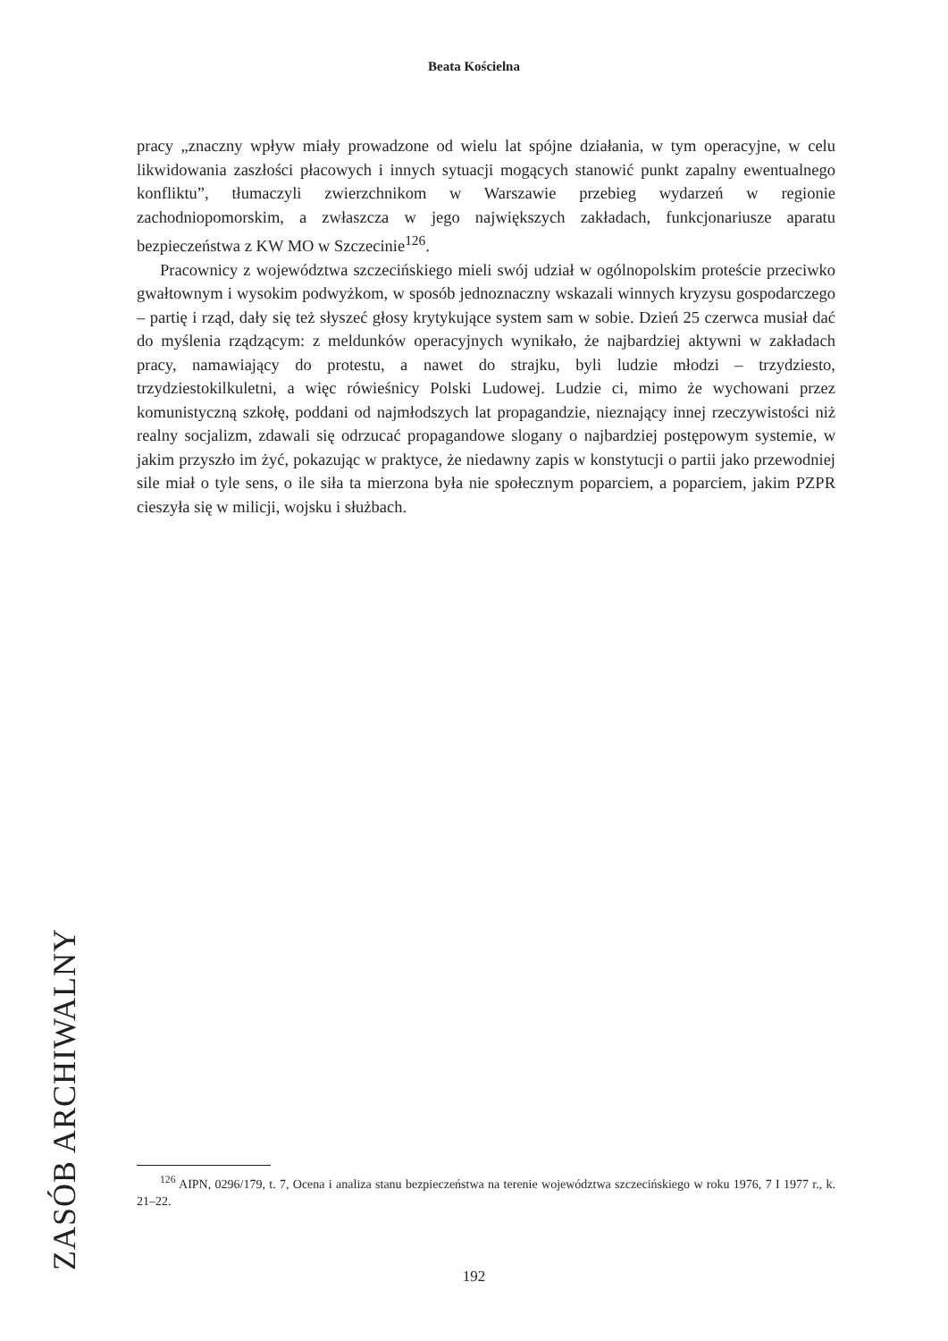Beata Kościelna
pracy „znaczny wpływ miały prowadzone od wielu lat spójne działania, w tym operacyjne, w celu likwidowania zaszłości płacowych i innych sytuacji mogących stanowić punkt zapalny ewentualnego konfliktu”, tłumaczyli zwierzchnikom w Warszawie przebieg wydarzeń w regionie zachodniopomorskim, a zwłaszcza w jego największych zakładach, funkcjonariusze aparatu bezpieczeństwa z KW MO w Szczecinie<sup>126</sup>.
Pracownicy z województwa szczecińskiego mieli swój udział w ogólnopolskim proteście przeciwko gwałtownym i wysokim podwyżkom, w sposób jednoznaczny wskazali winnych kryzysu gospodarczego – partię i rząd, dały się też słyszeć głosy krytykujące system sam w sobie. Dzień 25 czerwca musiał dać do myślenia rządzącym: z meldunków operacyjnych wynikało, że najbardziej aktywni w zakładach pracy, namawiający do protestu, a nawet do strajku, byli ludzie młodzi – trzydziesto, trzydziestokilkuletni, a więc rówieśnicy Polski Ludowej. Ludzie ci, mimo że wychowani przez komunistyczną szkołę, poddani od najmłodszych lat propagandzie, nieznający innej rzeczywistości niż realny socjalizm, zdawali się odrzucać propagandowe slogany o najbardziej postępowym systemie, w jakim przyszło im żyć, pokazując w praktyce, że niedawny zapis w konstytucji o partii jako przewodniej sile miał o tyle sens, o ile siła ta mierzona była nie społecznym poparciem, a poparciem, jakim PZPR cieszyła się w milicji, wojsku i służbach.
ZASÓB ARCHIWALNY
<sup>126</sup> AIPN, 0296/179, t. 7, Ocena i analiza stanu bezpieczeństwa na terenie województwa szczecińskiego w roku 1976, 7 I 1977 r., k. 21–22.
192